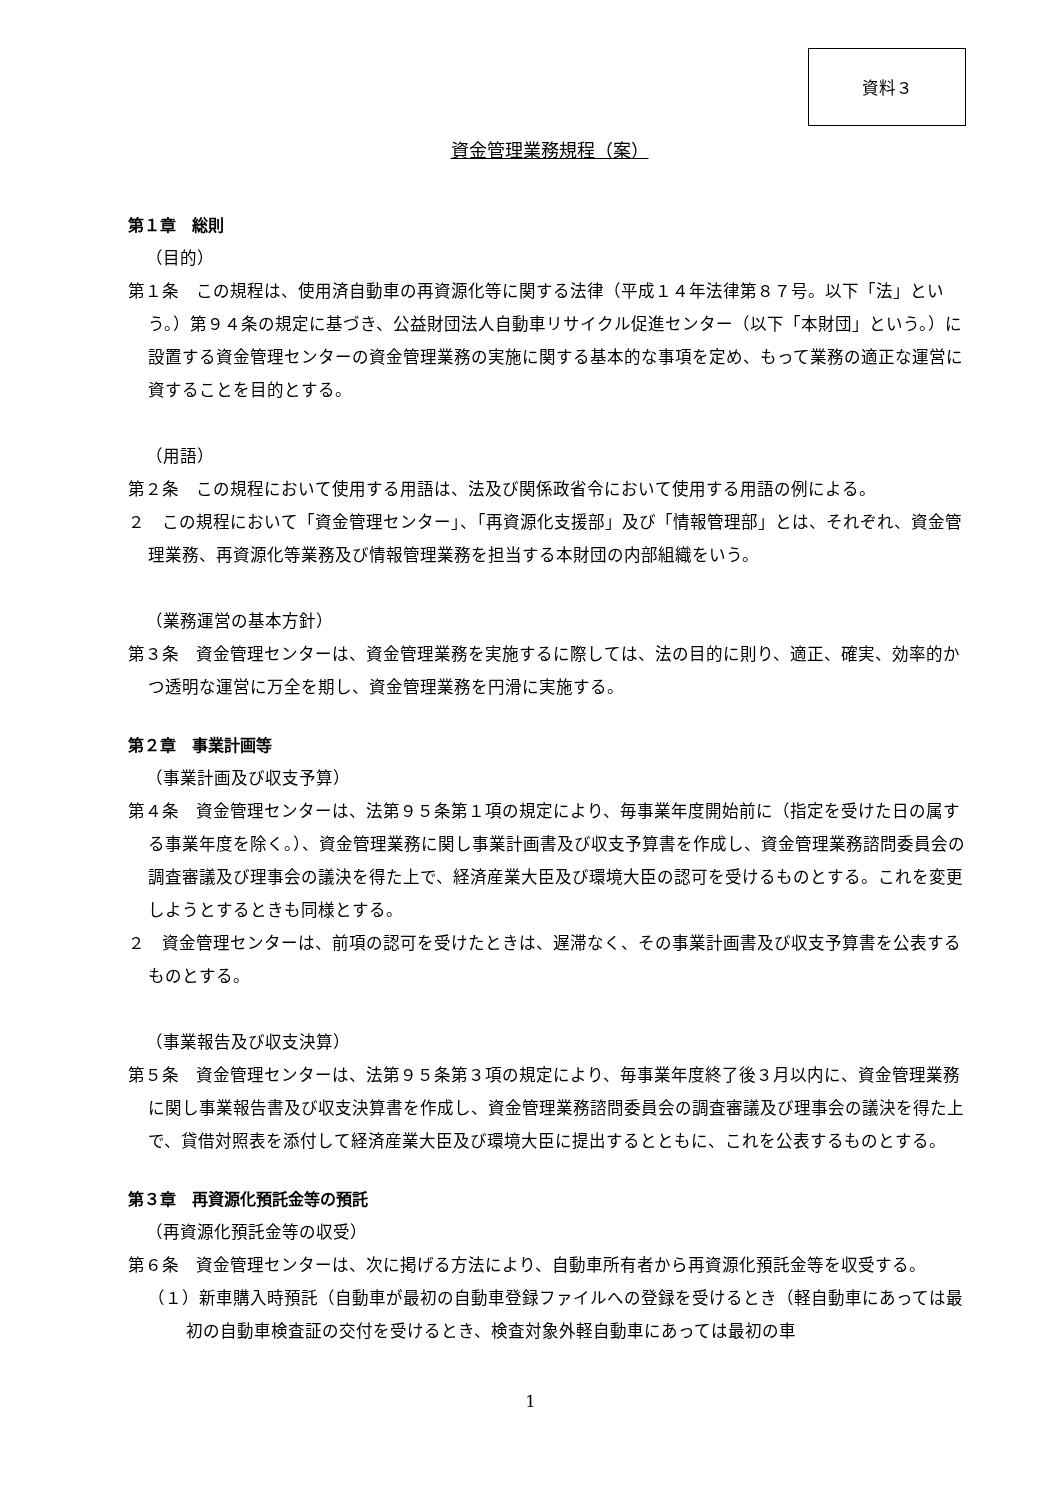資料３
資金管理業務規程（案）
第１章　総則
（目的）
第１条　この規程は、使用済自動車の再資源化等に関する法律（平成１４年法律第８７号。以下「法」という。）第９４条の規定に基づき、公益財団法人自動車リサイクル促進センター（以下「本財団」という。）に設置する資金管理センターの資金管理業務の実施に関する基本的な事項を定め、もって業務の適正な運営に資することを目的とする。
（用語）
第２条　この規程において使用する用語は、法及び関係政省令において使用する用語の例による。
２　この規程において「資金管理センター」、「再資源化支援部」及び「情報管理部」とは、それぞれ、資金管理業務、再資源化等業務及び情報管理業務を担当する本財団の内部組織をいう。
（業務運営の基本方針）
第３条　資金管理センターは、資金管理業務を実施するに際しては、法の目的に則り、適正、確実、効率的かつ透明な運営に万全を期し、資金管理業務を円滑に実施する。
第２章　事業計画等
（事業計画及び収支予算）
第４条　資金管理センターは、法第９５条第１項の規定により、毎事業年度開始前に（指定を受けた日の属する事業年度を除く。）、資金管理業務に関し事業計画書及び収支予算書を作成し、資金管理業務諮問委員会の調査審議及び理事会の議決を得た上で、経済産業大臣及び環境大臣の認可を受けるものとする。これを変更しようとするときも同様とする。
２　資金管理センターは、前項の認可を受けたときは、遅滞なく、その事業計画書及び収支予算書を公表するものとする。
（事業報告及び収支決算）
第５条　資金管理センターは、法第９５条第３項の規定により、毎事業年度終了後３月以内に、資金管理業務に関し事業報告書及び収支決算書を作成し、資金管理業務諮問委員会の調査審議及び理事会の議決を得た上で、貸借対照表を添付して経済産業大臣及び環境大臣に提出するとともに、これを公表するものとする。
第３章　再資源化預託金等の預託
（再資源化預託金等の収受）
第６条　資金管理センターは、次に掲げる方法により、自動車所有者から再資源化預託金等を収受する。
（１）新車購入時預託（自動車が最初の自動車登録ファイルへの登録を受けるとき（軽自動車にあっては最初の自動車検査証の交付を受けるとき、検査対象外軽自動車にあっては最初の車
1